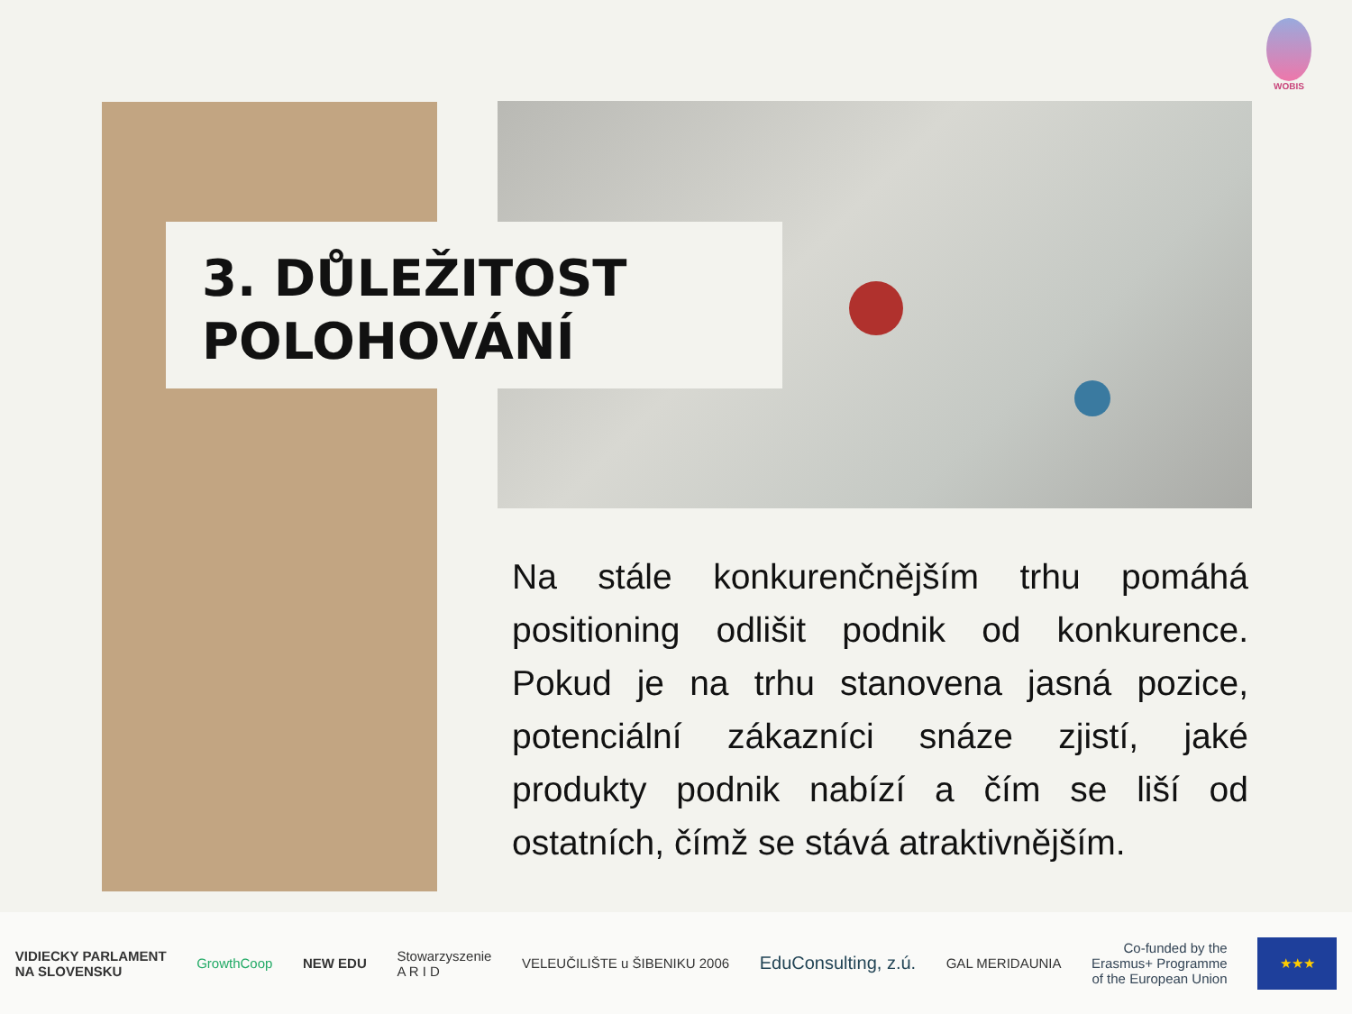WOBIS
3. DŮLEŽITOST POLOHOVÁNÍ
Na stále konkurenčnějším trhu pomáhá positioning odlišit podnik od konkurence. Pokud je na trhu stanovena jasná pozice, potenciální zákazníci snáze zjistí, jaké produkty podnik nabízí a čím se liší od ostatních, čímž se stává atraktivnějším.
VIDIECKY PARLAMENT
NA SLOVENSKU GrowthCoop NEW EDU Stowarzyszenie
A R I D VELEUČILIŠTE u ŠIBENIKU 2006 EduConsulting, z.ú. GAL MERIDAUNIA Co-funded by the
Erasmus+ Programme
of the European Union
★★★